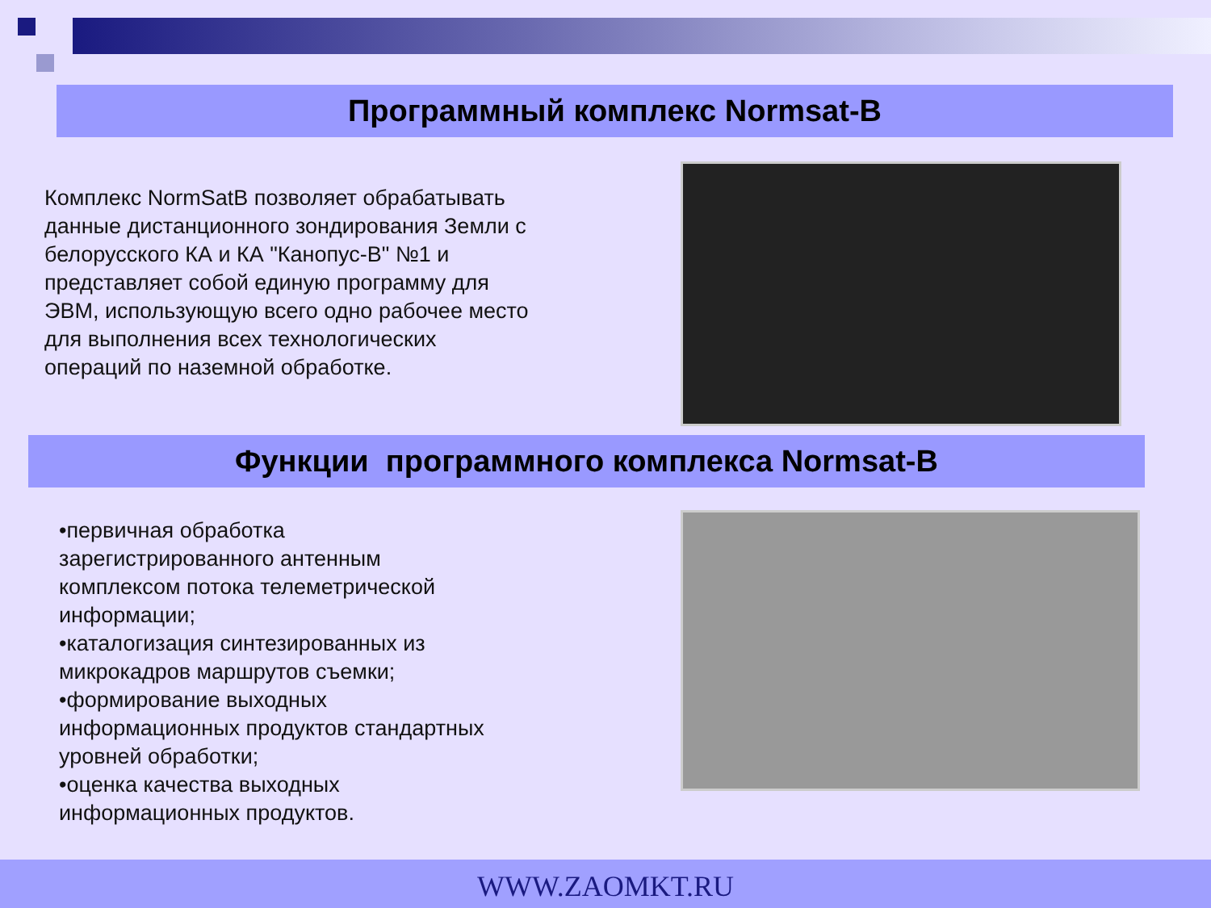Программный комплекс Normsat-B
Комплекс NormSatB позволяет обрабатывать данные дистанционного зондирования Земли с белорусского КА и КА "Канопус-В" №1 и представляет собой единую программу для ЭВМ, использующую всего одно рабочее место для выполнения всех технологических операций по наземной обработке.
Функции программного комплекса Normsat-B
•первичная обработка зарегистрированного антенным комплексом потока телеметрической информации;
•каталогизация синтезированных из микрокадров маршрутов съемки;
•формирование выходных информационных продуктов стандартных уровней обработки;
•оценка качества выходных информационных продуктов.
WWW.ZAOMKT.RU